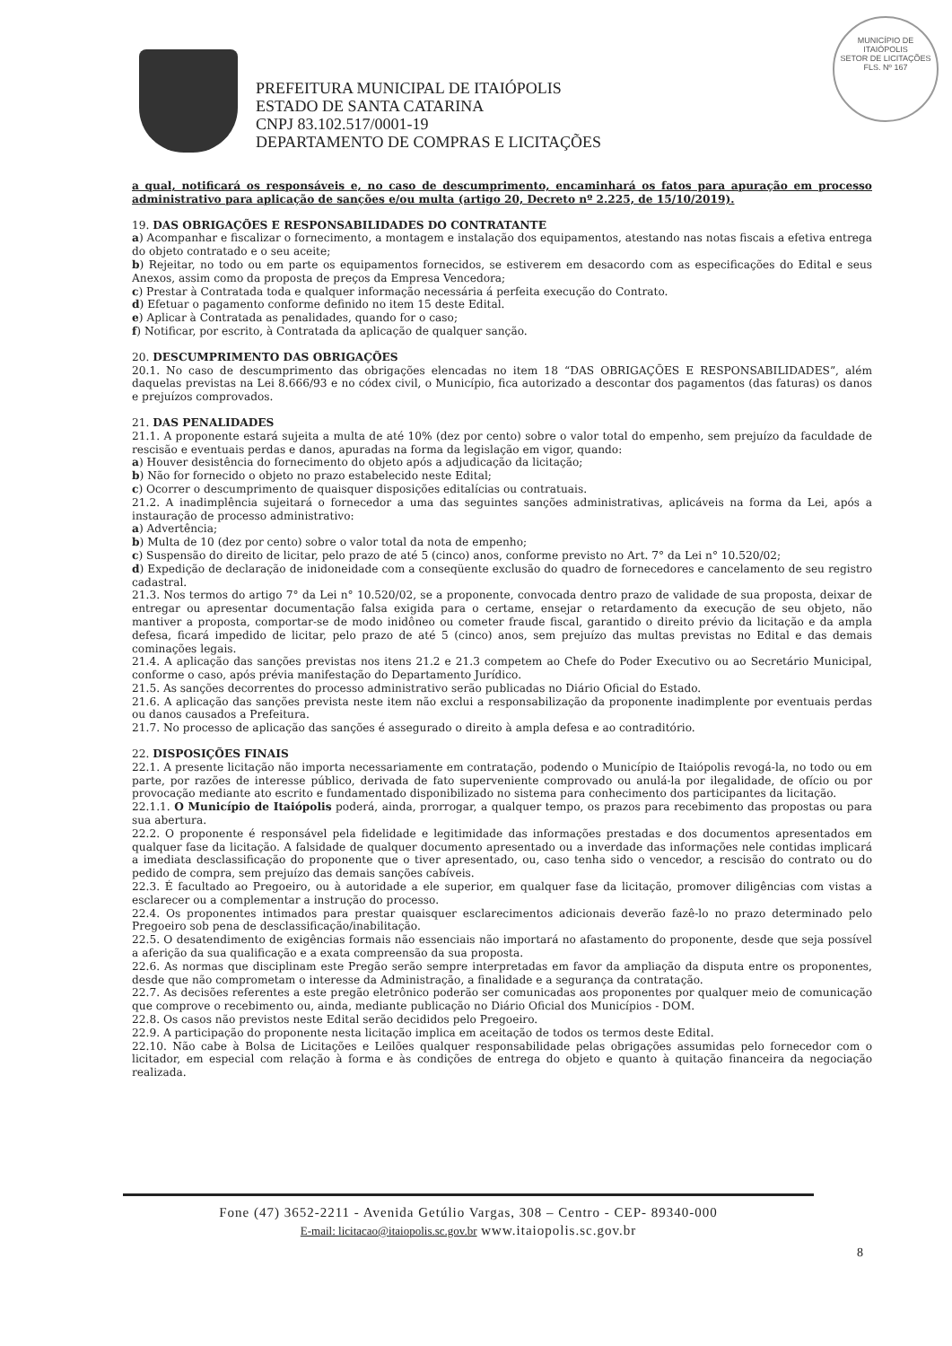MUNICÍPIO DE
ITAIÓPOLIS
SETOR DE LICITAÇÕES
FLS. Nº 167
PREFEITURA MUNICIPAL DE ITAIÓPOLIS
ESTADO DE SANTA CATARINA
CNPJ 83.102.517/0001-19
DEPARTAMENTO DE COMPRAS E LICITAÇÕES
a qual, notificará os responsáveis e, no caso de descumprimento, encaminhará os fatos para apuração em processo administrativo para aplicação de sanções e/ou multa (artigo 20, Decreto nº 2.225, de 15/10/2019).
19. DAS OBRIGAÇÕES E RESPONSABILIDADES DO CONTRATANTE
a) Acompanhar e fiscalizar o fornecimento, a montagem e instalação dos equipamentos, atestando nas notas fiscais a efetiva entrega do objeto contratado e o seu aceite;
b) Rejeitar, no todo ou em parte os equipamentos fornecidos, se estiverem em desacordo com as especificações do Edital e seus Anexos, assim como da proposta de preços da Empresa Vencedora;
c) Prestar à Contratada toda e qualquer informação necessária á perfeita execução do Contrato.
d) Efetuar o pagamento conforme definido no item 15 deste Edital.
e) Aplicar à Contratada as penalidades, quando for o caso;
f) Notificar, por escrito, à Contratada da aplicação de qualquer sanção.
20. DESCUMPRIMENTO DAS OBRIGAÇÕES
20.1. No caso de descumprimento das obrigações elencadas no item 18 “DAS OBRIGAÇÕES E RESPONSABILIDADES”, além daquelas previstas na Lei 8.666/93 e no códex civil, o Município, fica autorizado a descontar dos pagamentos (das faturas) os danos e prejuízos comprovados.
21. DAS PENALIDADES
21.1. A proponente estará sujeita a multa de até 10% (dez por cento) sobre o valor total do empenho, sem prejuízo da faculdade de rescisão e eventuais perdas e danos, apuradas na forma da legislação em vigor, quando:
a) Houver desistência do fornecimento do objeto após a adjudicação da licitação;
b) Não for fornecido o objeto no prazo estabelecido neste Edital;
c) Ocorrer o descumprimento de quaisquer disposições editalícias ou contratuais.
21.2. A inadimplência sujeitará o fornecedor a uma das seguintes sanções administrativas, aplicáveis na forma da Lei, após a instauração de processo administrativo:
a) Advertência;
b) Multa de 10 (dez por cento) sobre o valor total da nota de empenho;
c) Suspensão do direito de licitar, pelo prazo de até 5 (cinco) anos, conforme previsto no Art. 7° da Lei n° 10.520/02;
d) Expedição de declaração de inidoneidade com a conseqüente exclusão do quadro de fornecedores e cancelamento de seu registro cadastral.
21.3. Nos termos do artigo 7° da Lei n° 10.520/02, se a proponente, convocada dentro prazo de validade de sua proposta, deixar de entregar ou apresentar documentação falsa exigida para o certame, ensejar o retardamento da execução de seu objeto, não mantiver a proposta, comportar-se de modo inidôneo ou cometer fraude fiscal, garantido o direito prévio da licitação e da ampla defesa, ficará impedido de licitar, pelo prazo de até 5 (cinco) anos, sem prejuízo das multas previstas no Edital e das demais cominações legais.
21.4. A aplicação das sanções previstas nos itens 21.2 e 21.3 competem ao Chefe do Poder Executivo ou ao Secretário Municipal, conforme o caso, após prévia manifestação do Departamento Jurídico.
21.5. As sanções decorrentes do processo administrativo serão publicadas no Diário Oficial do Estado.
21.6. A aplicação das sanções prevista neste item não exclui a responsabilização da proponente inadimplente por eventuais perdas ou danos causados a Prefeitura.
21.7. No processo de aplicação das sanções é assegurado o direito à ampla defesa e ao contraditório.
22. DISPOSIÇÕES FINAIS
22.1. A presente licitação não importa necessariamente em contratação, podendo o Município de Itaiópolis revogá-la, no todo ou em parte, por razões de interesse público, derivada de fato superveniente comprovado ou anulá-la por ilegalidade, de ofício ou por provocação mediante ato escrito e fundamentado disponibilizado no sistema para conhecimento dos participantes da licitação.
22.1.1. O Município de Itaiópolis poderá, ainda, prorrogar, a qualquer tempo, os prazos para recebimento das propostas ou para sua abertura.
22.2. O proponente é responsável pela fidelidade e legitimidade das informações prestadas e dos documentos apresentados em qualquer fase da licitação. A falsidade de qualquer documento apresentado ou a inverdade das informações nele contidas implicará a imediata desclassificação do proponente que o tiver apresentado, ou, caso tenha sido o vencedor, a rescisão do contrato ou do pedido de compra, sem prejuízo das demais sanções cabíveis.
22.3. É facultado ao Pregoeiro, ou à autoridade a ele superior, em qualquer fase da licitação, promover diligências com vistas a esclarecer ou a complementar a instrução do processo.
22.4. Os proponentes intimados para prestar quaisquer esclarecimentos adicionais deverão fazê-lo no prazo determinado pelo Pregoeiro sob pena de desclassificação/inabilitação.
22.5. O desatendimento de exigências formais não essenciais não importará no afastamento do proponente, desde que seja possível a aferição da sua qualificação e a exata compreensão da sua proposta.
22.6. As normas que disciplinam este Pregão serão sempre interpretadas em favor da ampliação da disputa entre os proponentes, desde que não comprometam o interesse da Administração, a finalidade e a segurança da contratação.
22.7. As decisões referentes a este pregão eletrônico poderão ser comunicadas aos proponentes por qualquer meio de comunicação que comprove o recebimento ou, ainda, mediante publicação no Diário Oficial dos Municípios - DOM.
22.8. Os casos não previstos neste Edital serão decididos pelo Pregoeiro.
22.9. A participação do proponente nesta licitação implica em aceitação de todos os termos deste Edital.
22.10. Não cabe à Bolsa de Licitações e Leilões qualquer responsabilidade pelas obrigações assumidas pelo fornecedor com o licitador, em especial com relação à forma e às condições de entrega do objeto e quanto à quitação financeira da negociação realizada.
Fone (47) 3652-2211 - Avenida Getúlio Vargas, 308 – Centro - CEP- 89340-000
E-mail: licitacao@itaiopolis.sc.gov.br www.itaiopolis.sc.gov.br
8